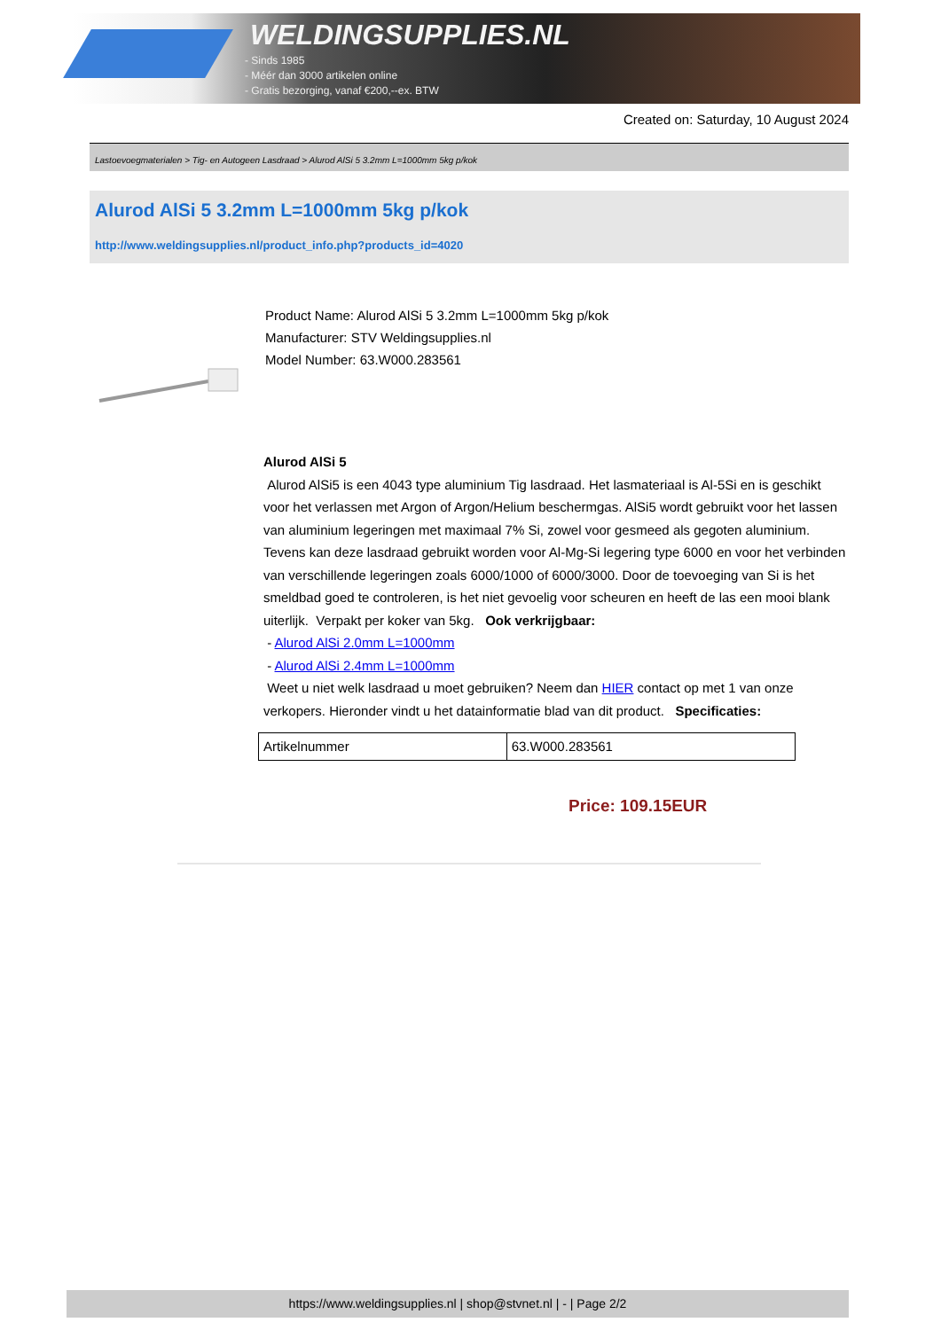WELDINGSUPPLIES.NL
- Sinds 1985
- Méér dan 3000 artikelen online
- Gratis bezorging, vanaf €200,--ex. BTW
Created on: Saturday, 10 August 2024
Lastoevoegmaterialen > Tig- en Autogeen Lasdraad > Alurod AlSi 5 3.2mm L=1000mm 5kg p/kok
Alurod AlSi 5 3.2mm L=1000mm 5kg p/kok
http://www.weldingsupplies.nl/product_info.php?products_id=4020
Product Name: Alurod AlSi 5 3.2mm L=1000mm 5kg p/kok
Manufacturer: STV Weldingsupplies.nl
Model Number: 63.W000.283561
Alurod AlSi 5
Alurod AlSi5 is een 4043 type aluminium Tig lasdraad. Het lasmateriaal is Al-5Si en is geschikt voor het verlassen met Argon of Argon/Helium beschermgas. AlSi5 wordt gebruikt voor het lassen van aluminium legeringen met maximaal 7% Si, zowel voor gesmeed als gegoten aluminium. Tevens kan deze lasdraad gebruikt worden voor Al-Mg-Si legering type 6000 en voor het verbinden van verschillende legeringen zoals 6000/1000 of 6000/3000. Door de toevoeging van Si is het smeldbad goed te controleren, is het niet gevoelig voor scheuren en heeft de las een mooi blank uiterlijk. Verpakt per koker van 5kg. Ook verkrijgbaar:
- Alurod AlSi 2.0mm L=1000mm
- Alurod AlSi 2.4mm L=1000mm
Weet u niet welk lasdraad u moet gebruiken? Neem dan HIER contact op met 1 van onze verkopers. Hieronder vindt u het datainformatie blad van dit product. Specificaties:
| Artikelnummer | 63.W000.283561 |
Price: 109.15EUR
https://www.weldingsupplies.nl | shop@stvnet.nl | - | Page 2/2